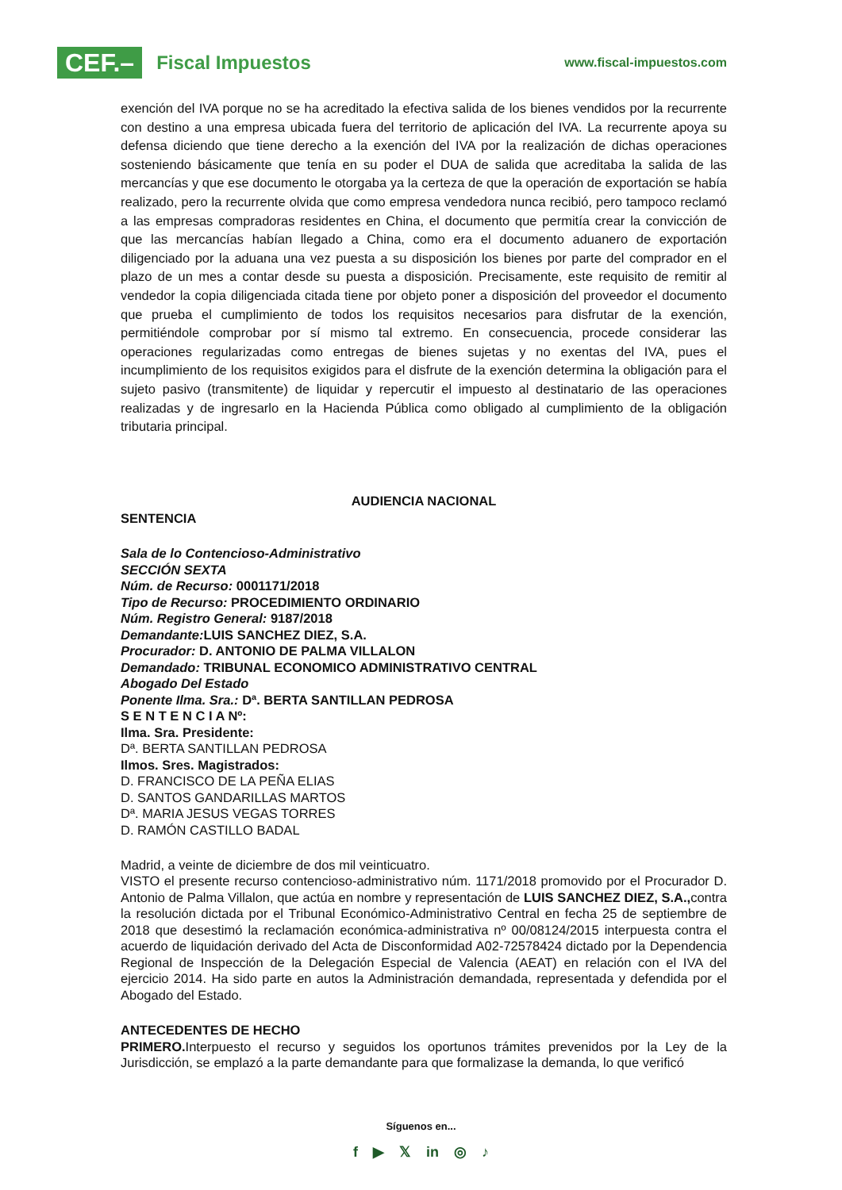CEF.– Fiscal Impuestos
www.fiscal-impuestos.com
exención del IVA porque no se ha acreditado la efectiva salida de los bienes vendidos por la recurrente con destino a una empresa ubicada fuera del territorio de aplicación del IVA. La recurrente apoya su defensa diciendo que tiene derecho a la exención del IVA por la realización de dichas operaciones sosteniendo básicamente que tenía en su poder el DUA de salida que acreditaba la salida de las mercancías y que ese documento le otorgaba ya la certeza de que la operación de exportación se había realizado, pero la recurrente olvida que como empresa vendedora nunca recibió, pero tampoco reclamó a las empresas compradoras residentes en China, el documento que permitía crear la convicción de que las mercancías habían llegado a China, como era el documento aduanero de exportación diligenciado por la aduana una vez puesta a su disposición los bienes por parte del comprador en el plazo de un mes a contar desde su puesta a disposición. Precisamente, este requisito de remitir al vendedor la copia diligenciada citada tiene por objeto poner a disposición del proveedor el documento que prueba el cumplimiento de todos los requisitos necesarios para disfrutar de la exención, permitiéndole comprobar por sí mismo tal extremo. En consecuencia, procede considerar las operaciones regularizadas como entregas de bienes sujetas y no exentas del IVA, pues el incumplimiento de los requisitos exigidos para el disfrute de la exención determina la obligación para el sujeto pasivo (transmitente) de liquidar y repercutir el impuesto al destinatario de las operaciones realizadas y de ingresarlo en la Hacienda Pública como obligado al cumplimiento de la obligación tributaria principal.
AUDIENCIA NACIONAL
SENTENCIA
Sala de lo Contencioso-Administrativo
SECCIÓN SEXTA
Núm. de Recurso: 0001171/2018
Tipo de Recurso: PROCEDIMIENTO ORDINARIO
Núm. Registro General: 9187/2018
Demandante: LUIS SANCHEZ DIEZ, S.A.
Procurador: D. ANTONIO DE PALMA VILLALON
Demandado: TRIBUNAL ECONOMICO ADMINISTRATIVO CENTRAL
Abogado Del Estado
Ponente Ilma. Sra.: Dª. BERTA SANTILLAN PEDROSA
S E N T E N C I A Nº:
Ilma. Sra. Presidente:
Dª. BERTA SANTILLAN PEDROSA
Ilmos. Sres. Magistrados:
D. FRANCISCO DE LA PEÑA ELIAS
D. SANTOS GANDARILLAS MARTOS
Dª. MARIA JESUS VEGAS TORRES
D. RAMÓN CASTILLO BADAL
Madrid, a veinte de diciembre de dos mil veinticuatro.
VISTO el presente recurso contencioso-administrativo núm. 1171/2018 promovido por el Procurador D. Antonio de Palma Villalon, que actúa en nombre y representación de LUIS SANCHEZ DIEZ, S.A., contra la resolución dictada por el Tribunal Económico-Administrativo Central en fecha 25 de septiembre de 2018 que desestimó la reclamación económica-administrativa nº 00/08124/2015 interpuesta contra el acuerdo de liquidación derivado del Acta de Disconformidad A02-72578424 dictado por la Dependencia Regional de Inspección de la Delegación Especial de Valencia (AEAT) en relación con el IVA del ejercicio 2014. Ha sido parte en autos la Administración demandada, representada y defendida por el Abogado del Estado.
ANTECEDENTES DE HECHO
PRIMERO. Interpuesto el recurso y seguidos los oportunos trámites prevenidos por la Ley de la Jurisdicción, se emplazó a la parte demandante para que formalizase la demanda, lo que verificó
Síguenos en...
f ▶ 𝕏 in ◎ ♪